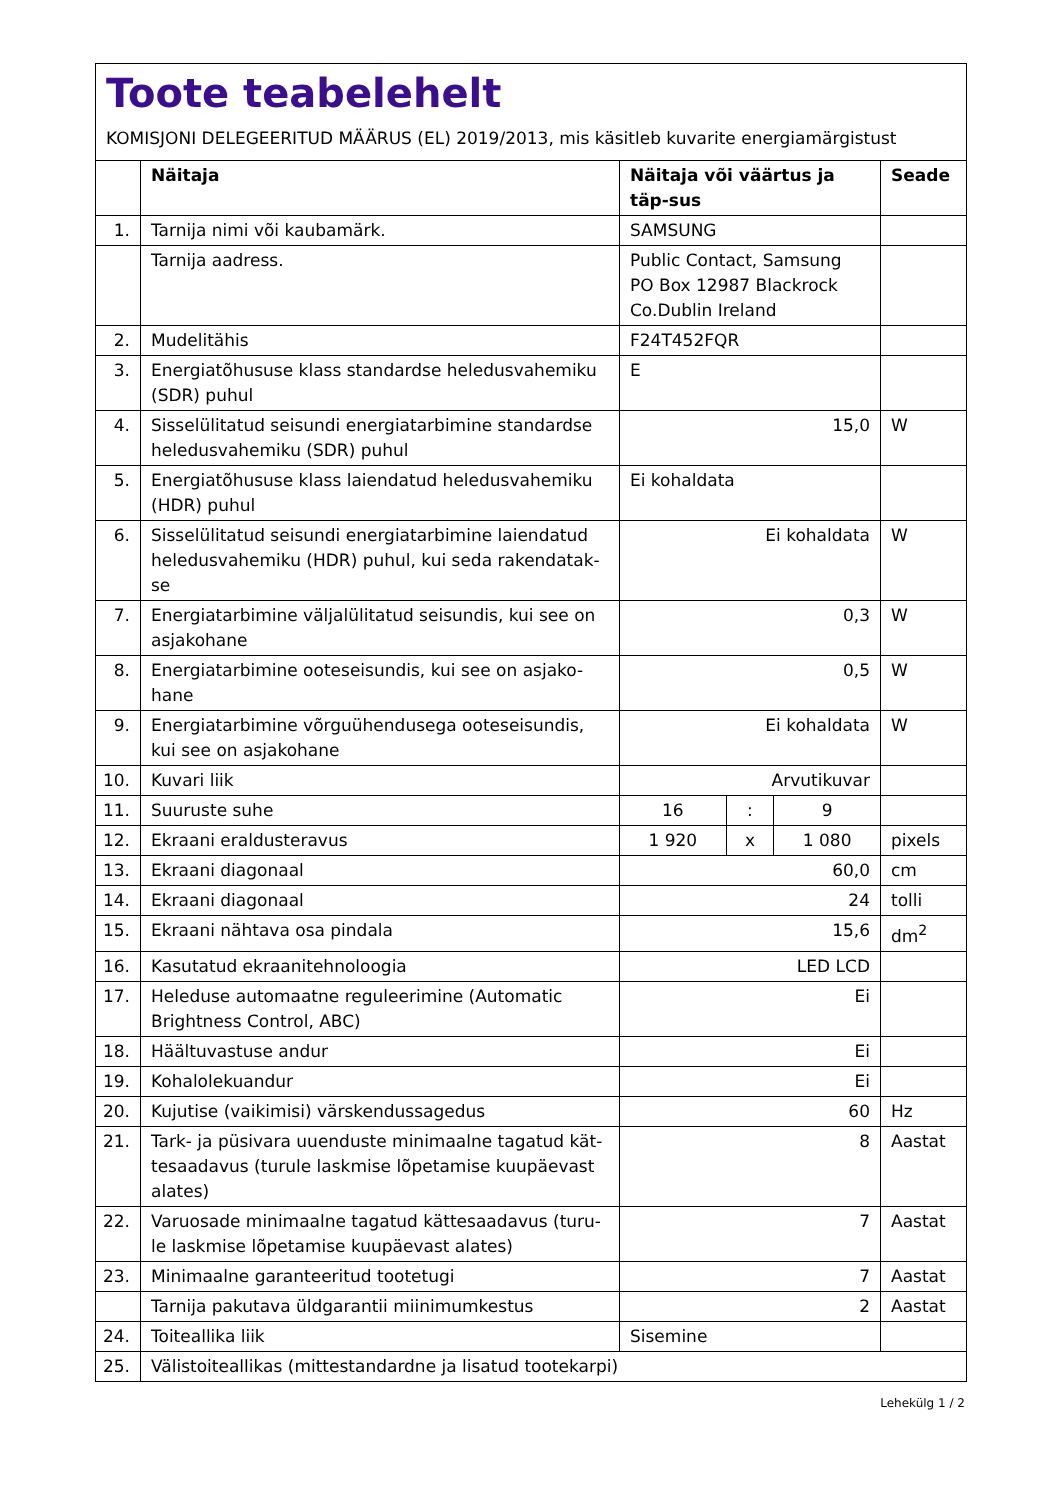Toote teabelehelt
KOMISJONI DELEGEERITUD MÄÄRUS (EL) 2019/2013, mis käsitleb kuvarite energiamärgistust
| | Näitaja | Näitaja või väärtus ja täp-sus | | | Seade |
| --- | --- | --- | --- | --- | --- |
| 1. | Tarnija nimi või kaubamärk. | SAMSUNG | | | |
| | Tarnija aadress. | Public Contact, Samsung PO Box 12987 Blackrock Co.Dublin Ireland | | | |
| 2. | Mudelitähis | F24T452FQR | | | |
| 3. | Energiatõhususe klass standardse heledusvahemiku (SDR) puhul | E | | | |
| 4. | Sisselülitatud seisundi energiatarbimine standardse heledusvahemiku (SDR) puhul | 15,0 | | | W |
| 5. | Energiatõhususe klass laiendatud heledusvahemiku (HDR) puhul | Ei kohaldata | | | |
| 6. | Sisselülitatud seisundi energiatarbimine laiendatud heledusvahemiku (HDR) puhul, kui seda rakendatak-se | Ei kohaldata | | | W |
| 7. | Energiatarbimine väljalülitatud seisundis, kui see on asjakohane | 0,3 | | | W |
| 8. | Energiatarbimine ooteseisundis, kui see on asjako-hane | 0,5 | | | W |
| 9. | Energiatarbimine võrguühendusega ooteseisundis, kui see on asjakohane | Ei kohaldata | | | W |
| 10. | Kuvari liik | Arvutikuvar | | | |
| 11. | Suuruste suhe | 16 | : | 9 | |
| 12. | Ekraani eraldusteravus | 1 920 | x | 1 080 | pixels |
| 13. | Ekraani diagonaal | 60,0 | | | cm |
| 14. | Ekraani diagonaal | 24 | | | tolli |
| 15. | Ekraani nähtava osa pindala | 15,6 | | | dm<sup>2</sup> |
| 16. | Kasutatud ekraanitehnoloogia | LED LCD | | | |
| 17. | Heleduse automaatne reguleerimine (Automatic Brightness Control, ABC) | Ei | | | |
| 18. | Häältuvastuse andur | Ei | | | |
| 19. | Kohalolekuandur | Ei | | | |
| 20. | Kujutise (vaikimisi) värskendussagedus | 60 | | | Hz |
| 21. | Tark- ja püsivara uuenduste minimaalne tagatud kät-tesaadavus (turule laskmise lõpetamise kuupäevast alates) | 8 | | | Aastat |
| 22. | Varuosade minimaalne tagatud kättesaadavus (turu-le laskmise lõpetamise kuupäevast alates) | 7 | | | Aastat |
| 23. | Minimaalne garanteeritud tootetugi | 7 | | | Aastat |
| | Tarnija pakutava üldgarantii miinimumkestus | 2 | | | Aastat |
| 24. | Toiteallika liik | Sisemine | | | |
| 25. | Välistoiteallikas (mittestandardne ja lisatud tootekarpi) | | | | |
Lehekülg 1 / 2